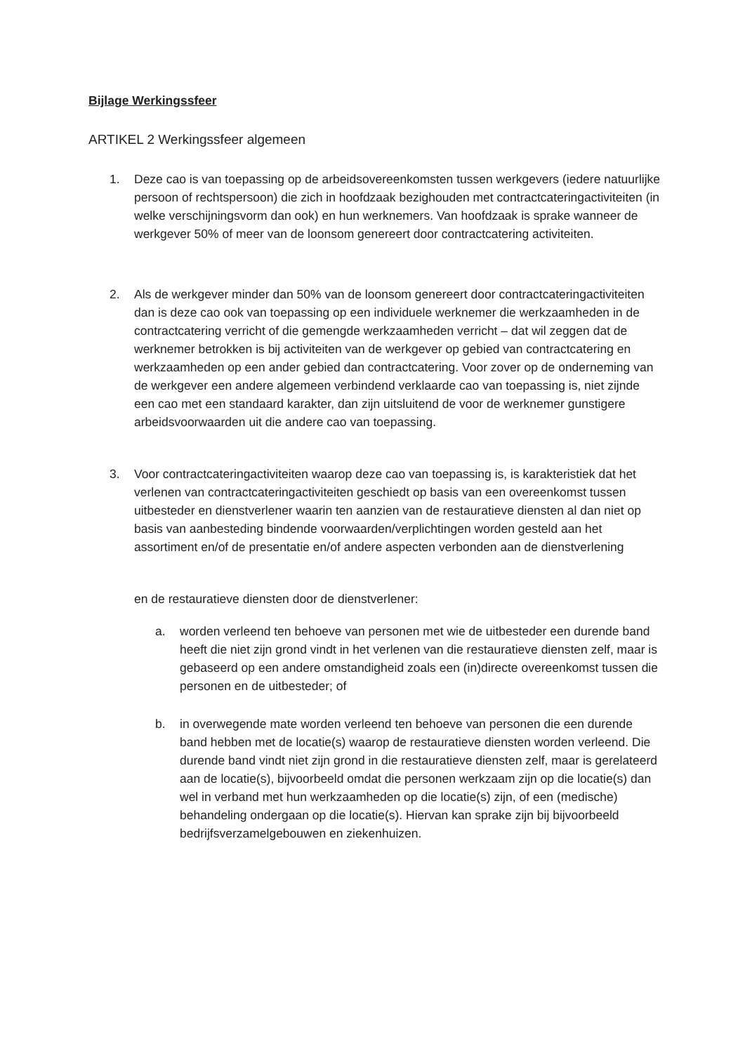Bijlage Werkingssfeer
ARTIKEL 2 Werkingssfeer algemeen
1. Deze cao is van toepassing op de arbeidsovereenkomsten tussen werkgevers (iedere natuurlijke persoon of rechtspersoon) die zich in hoofdzaak bezighouden met contractcateringactiviteiten (in welke verschijningsvorm dan ook) en hun werknemers. Van hoofdzaak is sprake wanneer de werkgever 50% of meer van de loonsom genereert door contractcatering activiteiten.
2. Als de werkgever minder dan 50% van de loonsom genereert door contractcateringactiviteiten dan is deze cao ook van toepassing op een individuele werknemer die werkzaamheden in de contractcatering verricht of die gemengde werkzaamheden verricht – dat wil zeggen dat de werknemer betrokken is bij activiteiten van de werkgever op gebied van contractcatering en werkzaamheden op een ander gebied dan contractcatering. Voor zover op de onderneming van de werkgever een andere algemeen verbindend verklaarde cao van toepassing is, niet zijnde een cao met een standaard karakter, dan zijn uitsluitend de voor de werknemer gunstigere arbeidsvoorwaarden uit die andere cao van toepassing.
3. Voor contractcateringactiviteiten waarop deze cao van toepassing is, is karakteristiek dat het verlenen van contractcateringactiviteiten geschiedt op basis van een overeenkomst tussen uitbesteder en dienstverlener waarin ten aanzien van de restauratieve diensten al dan niet op basis van aanbesteding bindende voorwaarden/verplichtingen worden gesteld aan het assortiment en/of de presentatie en/of andere aspecten verbonden aan de dienstverlening
en de restauratieve diensten door de dienstverlener:
a. worden verleend ten behoeve van personen met wie de uitbesteder een durende band heeft die niet zijn grond vindt in het verlenen van die restauratieve diensten zelf, maar is gebaseerd op een andere omstandigheid zoals een (in)directe overeenkomst tussen die personen en de uitbesteder; of
b. in overwegende mate worden verleend ten behoeve van personen die een durende band hebben met de locatie(s) waarop de restauratieve diensten worden verleend. Die durende band vindt niet zijn grond in die restauratieve diensten zelf, maar is gerelateerd aan de locatie(s), bijvoorbeeld omdat die personen werkzaam zijn op die locatie(s) dan wel in verband met hun werkzaamheden op die locatie(s) zijn, of een (medische) behandeling ondergaan op die locatie(s). Hiervan kan sprake zijn bij bijvoorbeeld bedrijfsverzamelgebouwen en ziekenhuizen.